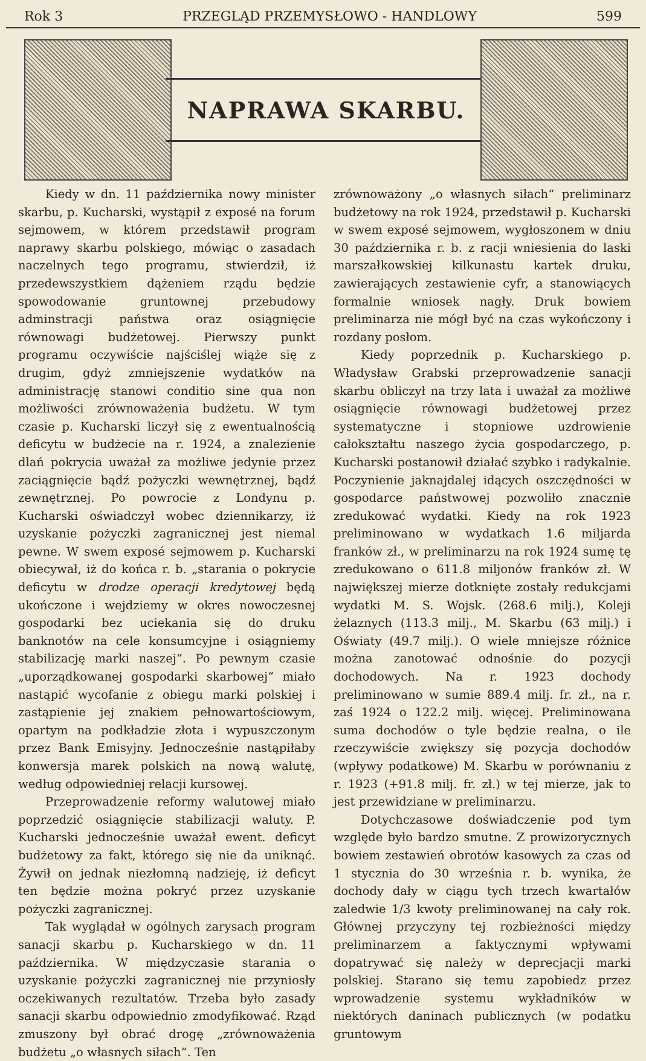Rok 3 PRZEGLĄD PRZEMYSŁOWO - HANDLOWY 599
NAPRAWA SKARBU.
Kiedy w dn. 11 października nowy minister skarbu, p. Kucharski, wystąpił z exposé na forum sejmowem, w którem przedstawił program naprawy skarbu polskiego, mówiąc o zasadach naczelnych tego programu, stwierdził, iż przedewszystkiem dążeniem rządu będzie spowodowanie gruntownej przebudowy adminstracji państwa oraz osiągnięcie równowagi budżetowej. Pierwszy punkt programu oczywiście najściślej wiąże się z drugim, gdyż zmniejszenie wydatków na administrację stanowi conditio sine qua non możliwości zrównoważenia budżetu. W tym czasie p. Kucharski liczył się z ewentualnością deficytu w budżecie na r. 1924, a znalezienie dlań pokrycia uważał za możliwe jedynie przez zaciągnięcie bądź pożyczki wewnętrznej, bądź zewnętrznej. Po powrocie z Londynu p. Kucharski oświadczył wobec dziennikarzy, iż uzyskanie pożyczki zagranicznej jest niemal pewne. W swem exposé sejmowem p. Kucharski obiecywał, iż do końca r. b. „starania o pokrycie deficytu w drodze operacji kredytowej będą ukończone i wejdziemy w okres nowoczesnej gospodarki bez uciekania się do druku banknotów na cele konsumcyjne i osiągniemy stabilizację marki naszej“. Po pewnym czasie „uporządkowanej gospodarki skarbowej“ miało nastąpić wycofanie z obiegu marki polskiej i zastąpienie jej znakiem pełnowartościowym, opartym na podkładzie złota i wypuszczonym przez Bank Emisyjny. Jednocześnie nastąpiłaby konwersja marek polskich na nową walutę, według odpowiedniej relacji kursowej.
Przeprowadzenie reformy walutowej miało poprzedzić osiągnięcie stabilizacji waluty. P. Kucharski jednocześnie uważał ewent. deficyt budżetowy za fakt, którego się nie da uniknąć. Żywił on jednak niezłomną nadzieję, iż deficyt ten będzie można pokryć przez uzyskanie pożyczki zagranicznej.
Tak wyglądał w ogólnych zarysach program sanacji skarbu p. Kucharskiego w dn. 11 października. W międzyczasie starania o uzyskanie pożyczki zagranicznej nie przyniosły oczekiwanych rezultatów. Trzeba było zasady sanacji skarbu odpowiednio zmodyfikować. Rząd zmuszony był obrać drogę „zrównoważenia budżetu „o własnych siłach“. Ten
zrównoważony „o własnych siłach“ preliminarz budżetowy na rok 1924, przedstawił p. Kucharski w swem exposé sejmowem, wygłoszonem w dniu 30 października r. b. z racji wniesienia do laski marszałkowskiej kilkunastu kartek druku, zawierających zestawienie cyfr, a stanowiących formalnie wniosek nagły. Druk bowiem preliminarza nie mógł być na czas wykończony i rozdany posłom.
Kiedy poprzednik p. Kucharskiego p. Władysław Grabski przeprowadzenie sanacji skarbu obliczył na trzy lata i uważał za możliwe osiągnięcie równowagi budżetowej przez systematyczne i stopniowe uzdrowienie całokształtu naszego życia gospodarczego, p. Kucharski postanowił działać szybko i radykalnie. Poczynienie jaknajdalej idących oszczędności w gospodarce państwowej pozwoliło znacznie zredukować wydatki. Kiedy na rok 1923 preliminowano w wydatkach 1.6 miljarda franków zł., w preliminarzu na rok 1924 sumę tę zredukowano o 611.8 miljonów franków zł. W największej mierze dotknięte zostały redukcjami wydatki M. S. Wojsk. (268.6 milj.), Koleji żelaznych (113.3 milj., M. Skarbu (63 milj.) i Oświaty (49.7 milj.). O wiele mniejsze różnice można zanotować odnośnie do pozycji dochodowych. Na r. 1923 dochody preliminowano w sumie 889.4 milj. fr. zł., na r. zaś 1924 o 122.2 milj. więcej. Preliminowana suma dochodów o tyle będzie realna, o ile rzeczywiście zwiększy się pozycja dochodów (wpływy podatkowe) M. Skarbu w porównaniu z r. 1923 (+91.8 milj. fr. zł.) w tej mierze, jak to jest przewidziane w preliminarzu.
Dotychczasowe doświadczenie pod tym względe było bardzo smutne. Z prowizorycznych bowiem zestawień obrotów kasowych za czas od 1 stycznia do 30 września r. b. wynika, że dochody dały w ciągu tych trzech kwartałów zaledwie 1/3 kwoty preliminowanej na cały rok. Głównej przyczyny tej rozbieżności między preliminarzem a faktycznymi wpływami dopatrywać się należy w deprecjacji marki polskiej. Starano się temu zapobiedz przez wprowadzenie systemu wykładników w niektórych daninach publicznych (w podatku gruntowym